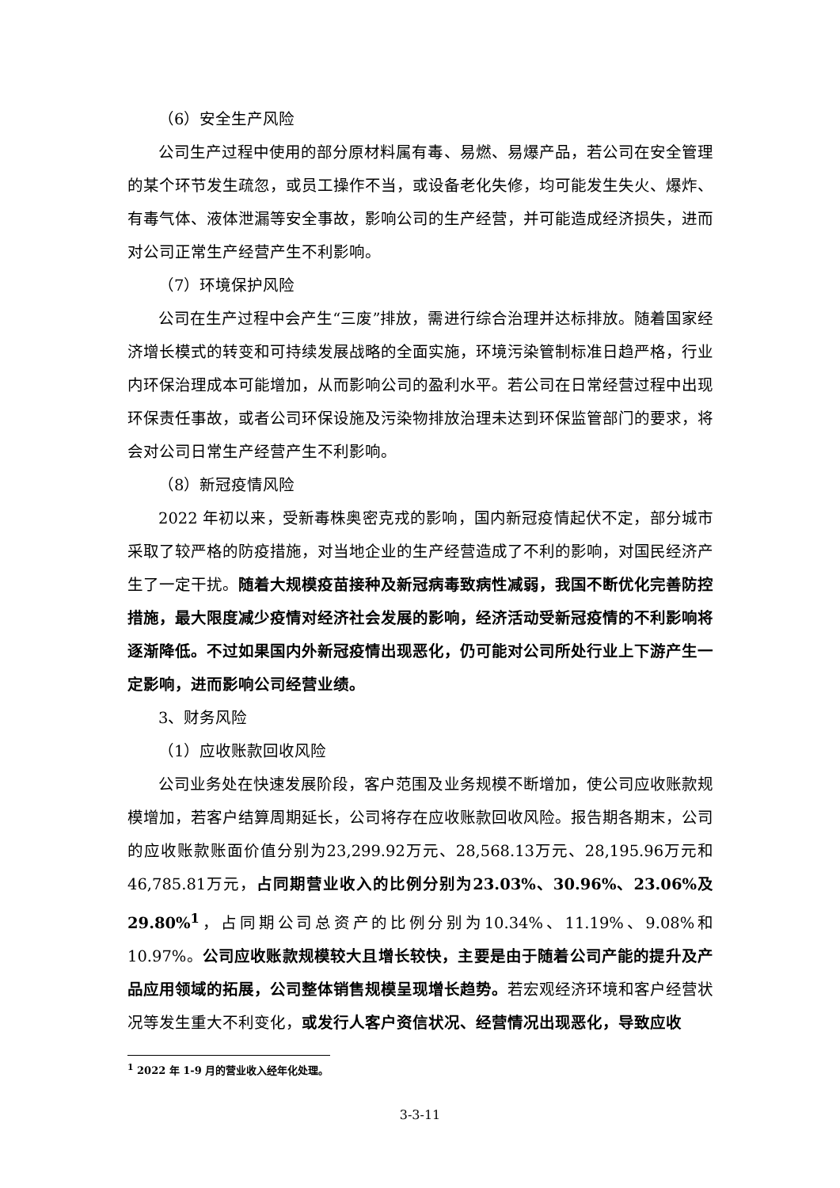（6）安全生产风险
公司生产过程中使用的部分原材料属有毒、易燃、易爆产品，若公司在安全管理的某个环节发生疏忽，或员工操作不当，或设备老化失修，均可能发生失火、爆炸、有毒气体、液体泄漏等安全事故，影响公司的生产经营，并可能造成经济损失，进而对公司正常生产经营产生不利影响。
（7）环境保护风险
公司在生产过程中会产生“三废”排放，需进行综合治理并达标排放。随着国家经济增长模式的转变和可持续发展战略的全面实施，环境污染管制标准日趋严格，行业内环保治理成本可能增加，从而影响公司的盈利水平。若公司在日常经营过程中出现环保责任事故，或者公司环保设施及污染物排放治理未达到环保监管部门的要求，将会对公司日常生产经营产生不利影响。
（8）新冠疫情风险
2022 年初以来，受新毒株奥密克戎的影响，国内新冠疫情起伏不定，部分城市采取了较严格的防疫措施，对当地企业的生产经营造成了不利的影响，对国民经济产生了一定干扰。随着大规模疫苗接种及新冠病毒致病性减弱，我国不断优化完善防控措施，最大限度减少疫情对经济社会发展的影响，经济活动受新冠疫情的不利影响将逐渐降低。不过如果国内外新冠疫情出现恶化，仍可能对公司所处行业上下游产生一定影响，进而影响公司经营业绩。
3、财务风险
（1）应收账款回收风险
公司业务处在快速发展阶段，客户范围及业务规模不断增加，使公司应收账款规模增加，若客户结算周期延长，公司将存在应收账款回收风险。报告期各期末，公司的应收账款账面价值分别为23,299.92万元、28,568.13万元、28,195.96万元和46,785.81万元，占同期营业收入的比例分别为23.03%、30.96%、23.06%及29.80%<sup>1</sup>，占同期公司总资产的比例分别为10.34%、11.19%、9.08%和10.97%。公司应收账款规模较大且增长较快，主要是由于随着公司产能的提升及产品应用领域的拓展，公司整体销售规模呈现增长趋势。若宏观经济环境和客户经营状况等发生重大不利变化，或发行人客户资信状况、经营情况出现恶化，导致应收
<sup>1</sup> 2022 年 1-9 月的营业收入经年化处理。
3-3-11